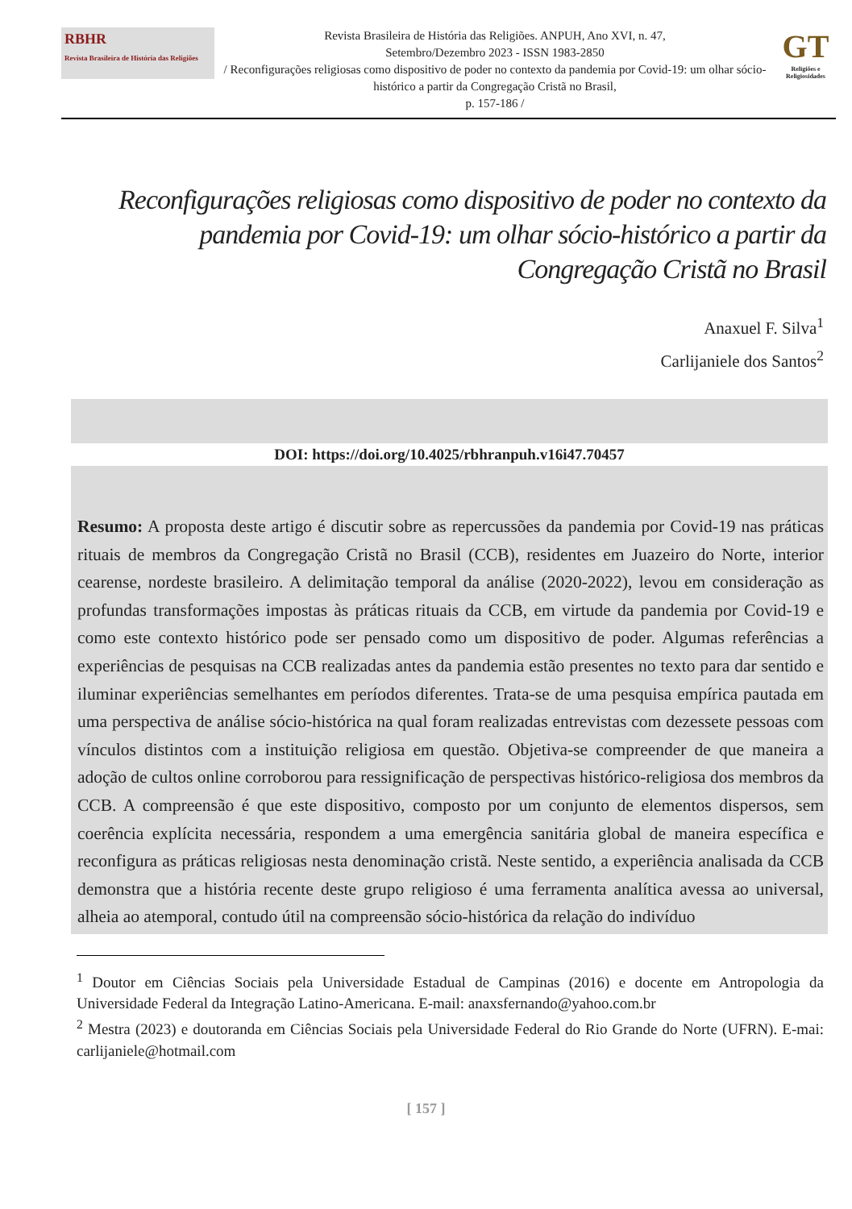RBHR
Revista Brasileira de História das Religiões
Revista Brasileira de História das Religiões. ANPUH, Ano XVI, n. 47,
Setembro/Dezembro 2023 - ISSN 1983-2850
/ Reconfigurações religiosas como dispositivo de poder no contexto da pandemia por Covid-19: um olhar sócio-histórico a partir da Congregação Cristã no Brasil,
p. 157-186 /
GT
Religiões e Religiosidades
Reconfigurações religiosas como dispositivo de poder no contexto da pandemia por Covid-19: um olhar sócio-histórico a partir da Congregação Cristã no Brasil
Anaxuel F. Silva<sup>1</sup>
Carlijaniele dos Santos<sup>2</sup>
DOI: https://doi.org/10.4025/rbhranpuh.v16i47.70457
Resumo: A proposta deste artigo é discutir sobre as repercussões da pandemia por Covid-19 nas práticas rituais de membros da Congregação Cristã no Brasil (CCB), residentes em Juazeiro do Norte, interior cearense, nordeste brasileiro. A delimitação temporal da análise (2020-2022), levou em consideração as profundas transformações impostas às práticas rituais da CCB, em virtude da pandemia por Covid-19 e como este contexto histórico pode ser pensado como um dispositivo de poder. Algumas referências a experiências de pesquisas na CCB realizadas antes da pandemia estão presentes no texto para dar sentido e iluminar experiências semelhantes em períodos diferentes. Trata-se de uma pesquisa empírica pautada em uma perspectiva de análise sócio-histórica na qual foram realizadas entrevistas com dezessete pessoas com vínculos distintos com a instituição religiosa em questão. Objetiva-se compreender de que maneira a adoção de cultos online corroborou para ressignificação de perspectivas histórico-religiosa dos membros da CCB. A compreensão é que este dispositivo, composto por um conjunto de elementos dispersos, sem coerência explícita necessária, respondem a uma emergência sanitária global de maneira específica e reconfigura as práticas religiosas nesta denominação cristã. Neste sentido, a experiência analisada da CCB demonstra que a história recente deste grupo religioso é uma ferramenta analítica avessa ao universal, alheia ao atemporal, contudo útil na compreensão sócio-histórica da relação do indivíduo
<sup>1</sup> Doutor em Ciências Sociais pela Universidade Estadual de Campinas (2016) e docente em Antropologia da Universidade Federal da Integração Latino-Americana. E-mail: anaxsfernando@yahoo.com.br
<sup>2</sup> Mestra (2023) e doutoranda em Ciências Sociais pela Universidade Federal do Rio Grande do Norte (UFRN). E-mai: carlijaniele@hotmail.com
[ 157 ]